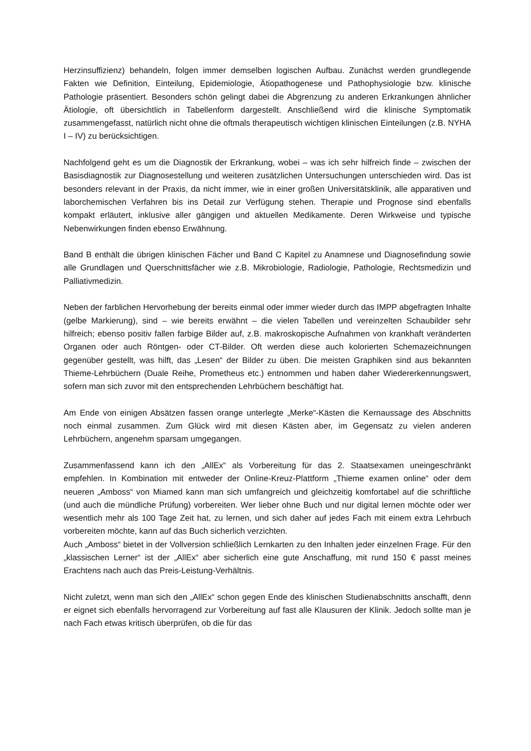Herzinsuffizienz) behandeln, folgen immer demselben logischen Aufbau. Zunächst werden grundlegende Fakten wie Definition, Einteilung, Epidemiologie, Ätiopathogenese und Pathophysiologie bzw. klinische Pathologie präsentiert. Besonders schön gelingt dabei die Abgrenzung zu anderen Erkrankungen ähnlicher Ätiologie, oft übersichtlich in Tabellenform dargestellt. Anschließend wird die klinische Symptomatik zusammengefasst, natürlich nicht ohne die oftmals therapeutisch wichtigen klinischen Einteilungen (z.B. NYHA I – IV) zu berücksichtigen.
Nachfolgend geht es um die Diagnostik der Erkrankung, wobei – was ich sehr hilfreich finde – zwischen der Basisdiagnostik zur Diagnosestellung und weiteren zusätzlichen Untersuchungen unterschieden wird. Das ist besonders relevant in der Praxis, da nicht immer, wie in einer großen Universitätsklinik, alle apparativen und laborchemischen Verfahren bis ins Detail zur Verfügung stehen. Therapie und Prognose sind ebenfalls kompakt erläutert, inklusive aller gängigen und aktuellen Medikamente. Deren Wirkweise und typische Nebenwirkungen finden ebenso Erwähnung.
Band B enthält die übrigen klinischen Fächer und Band C Kapitel zu Anamnese und Diagnosefindung sowie alle Grundlagen und Querschnittsfächer wie z.B. Mikrobiologie, Radiologie, Pathologie, Rechtsmedizin und Palliativmedizin.
Neben der farblichen Hervorhebung der bereits einmal oder immer wieder durch das IMPP abgefragten Inhalte (gelbe Markierung), sind – wie bereits erwähnt – die vielen Tabellen und vereinzelten Schaubilder sehr hilfreich; ebenso positiv fallen farbige Bilder auf, z.B. makroskopische Aufnahmen von krankhaft veränderten Organen oder auch Röntgen- oder CT-Bilder. Oft werden diese auch kolorierten Schemazeichnungen gegenüber gestellt, was hilft, das „Lesen“ der Bilder zu üben. Die meisten Graphiken sind aus bekannten Thieme-Lehrbüchern (Duale Reihe, Prometheus etc.) entnommen und haben daher Wiedererkennungswert, sofern man sich zuvor mit den entsprechenden Lehrbüchern beschäftigt hat.
Am Ende von einigen Absätzen fassen orange unterlegte „Merke“-Kästen die Kernaussage des Abschnitts noch einmal zusammen. Zum Glück wird mit diesen Kästen aber, im Gegensatz zu vielen anderen Lehrbüchern, angenehm sparsam umgegangen.
Zusammenfassend kann ich den „AllEx“ als Vorbereitung für das 2. Staatsexamen uneingeschränkt empfehlen. In Kombination mit entweder der Online-Kreuz-Plattform „Thieme examen online“ oder dem neueren „Amboss“ von Miamed kann man sich umfangreich und gleichzeitig komfortabel auf die schriftliche (und auch die mündliche Prüfung) vorbereiten. Wer lieber ohne Buch und nur digital lernen möchte oder wer wesentlich mehr als 100 Tage Zeit hat, zu lernen, und sich daher auf jedes Fach mit einem extra Lehrbuch vorbereiten möchte, kann auf das Buch sicherlich verzichten.
Auch „Amboss“ bietet in der Vollversion schließlich Lernkarten zu den Inhalten jeder einzelnen Frage. Für den „klassischen Lerner“ ist der „AllEx“ aber sicherlich eine gute Anschaffung, mit rund 150 € passt meines Erachtens nach auch das Preis-Leistung-Verhältnis.
Nicht zuletzt, wenn man sich den „AllEx“ schon gegen Ende des klinischen Studienabschnitts anschafft, denn er eignet sich ebenfalls hervorragend zur Vorbereitung auf fast alle Klausuren der Klinik. Jedoch sollte man je nach Fach etwas kritisch überprüfen, ob die für das